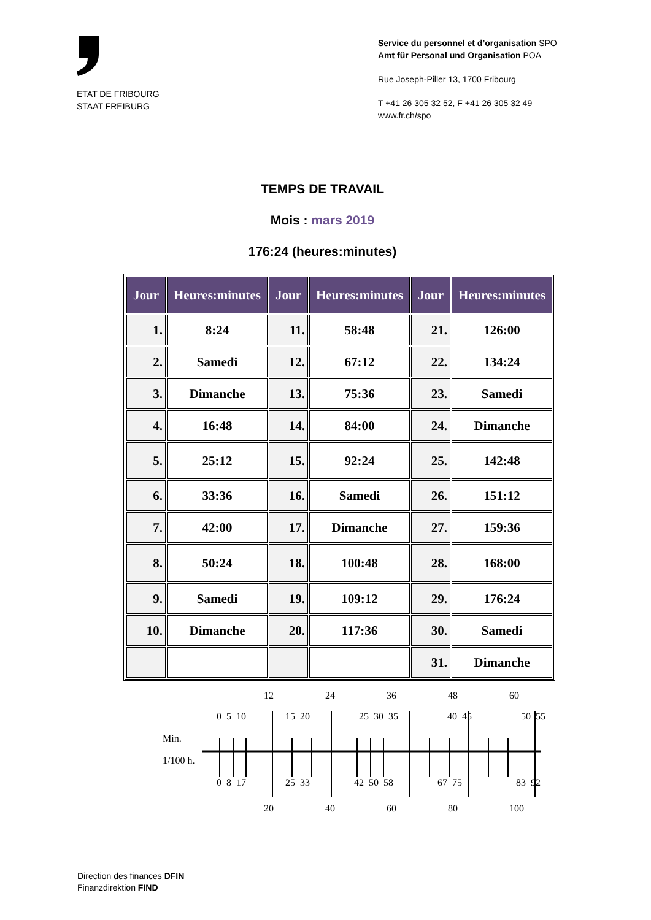ETAT DE FRIBOURG
STAAT FREIBURG
Service du personnel et d’organisation SPO
Amt für Personal und Organisation POA
Rue Joseph-Piller 13, 1700 Fribourg
T +41 26 305 32 52, F +41 26 305 32 49
www.fr.ch/spo
TEMPS DE TRAVAIL
Mois : mars 2019
176:24 (heures:minutes)
| Jour | Heures:minutes | Jour | Heures:minutes | Jour | Heures:minutes |
| --- | --- | --- | --- | --- | --- |
| 1. | 8:24 | 11. | 58:48 | 21. | 126:00 |
| 2. | Samedi | 12. | 67:12 | 22. | 134:24 |
| 3. | Dimanche | 13. | 75:36 | 23. | Samedi |
| 4. | 16:48 | 14. | 84:00 | 24. | Dimanche |
| 5. | 25:12 | 15. | 92:24 | 25. | 142:48 |
| 6. | 33:36 | 16. | Samedi | 26. | 151:12 |
| 7. | 42:00 | 17. | Dimanche | 27. | 159:36 |
| 8. | 50:24 | 18. | 100:48 | 28. | 168:00 |
| 9. | Samedi | 19. | 109:12 | 29. | 176:24 |
| 10. | Dimanche | 20. | 117:36 | 30. | Samedi |
| | | | | 31. | Dimanche |
12 24 36 48 60
0 5 10 15 20 25 30 35 40 45 50 55
Min.
1/100 h.
0 8 17 25 33 42 50 58 67 75 83 92
20 40 60 80 100
—
Direction des finances DFIN
Finanzdirektion FIND